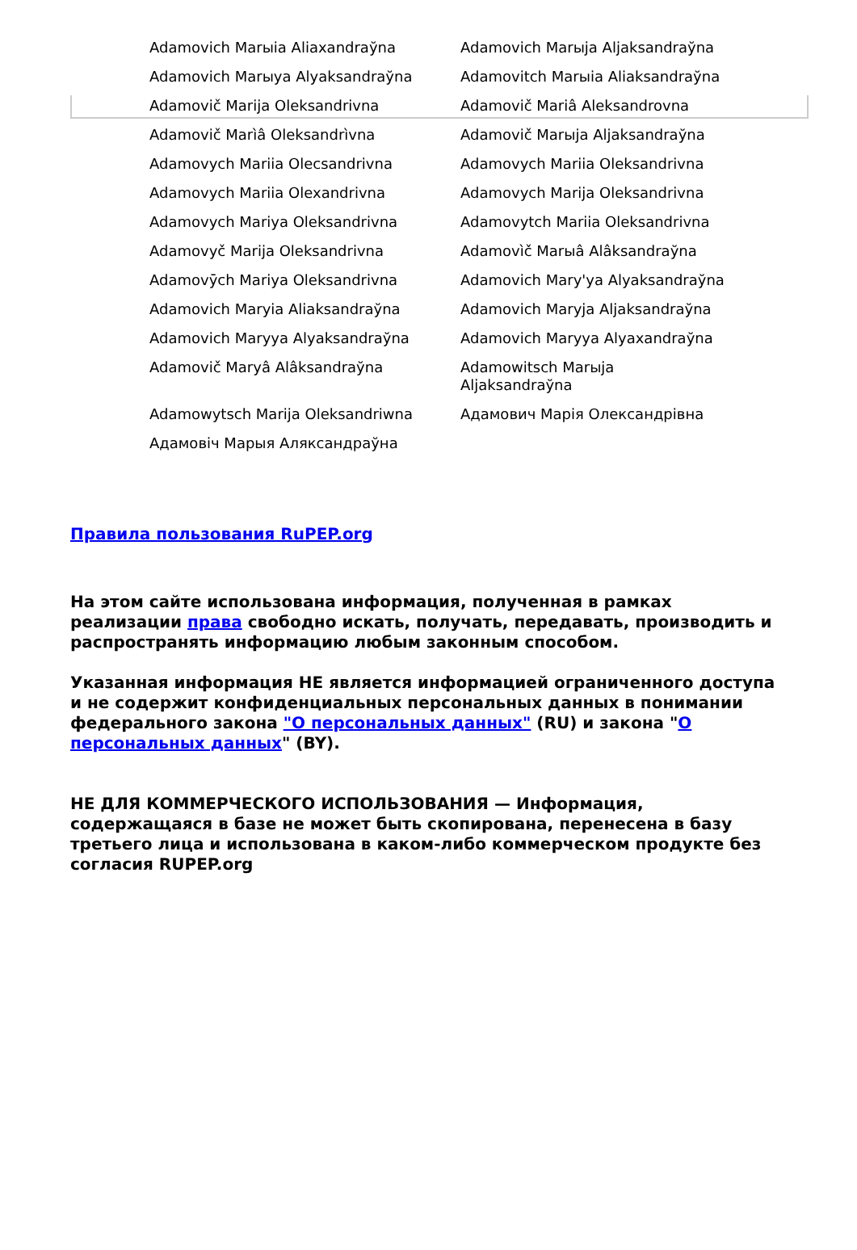| Adamovich Marыia Aliaxandraўna | Adamovich Marыja Aljaksandraўna |
| Adamovich Marыya Alyaksandraўna | Adamovitch Marыia Aliaksandraўna |
| Adamovič Marija Oleksandrivna | Adamovič Mariâ Aleksandrovna |
| Adamovič Marìâ Oleksandrìvna | Adamovič Marыja Aljaksandraўna |
| Adamovych Mariia Olecsandrivna | Adamovych Mariia Oleksandrivna |
| Adamovych Mariia Olexandrivna | Adamovych Marija Oleksandrivna |
| Adamovych Mariya Oleksandrivna | Adamovytch Mariia Oleksandrivna |
| Adamovyč Marija Oleksandrivna | Adamovìč Marыâ Alâksandraўna |
| Adamovӯch Mariya Oleksandrivna | Adamovich Mary'ya Alyaksandraўna |
| Adamovich Maryia Aliaksandraўna | Adamovich Maryja Aljaksandraўna |
| Adamovich Maryya Alyaksandraўna | Adamovich Maryya Alyaxandraўna |
| Adamovič Maryâ Alâksandraўna | Adamowitsch Marыja Aljaksandraўna |
| Adamowytsch Marija Oleksandriwna | Адамович Марія Олександрівна |
| Адамовіч Марыя Аляксандраўна | |
Правила пользования RuPEP.org
На этом сайте использована информация, полученная в рамках реализации права свободно искать, получать, передавать, производить и распространять информацию любым законным способом.
Указанная информация НЕ является информацией ограниченного доступа и не содержит конфиденциальных персональных данных в понимании федерального закона "О персональных данных" (RU) и закона "О персональных данных" (BY).
НЕ ДЛЯ КОММЕРЧЕСКОГО ИСПОЛЬЗОВАНИЯ — Информация, содержащаяся в базе не может быть скопирована, перенесена в базу третьего лица и использована в каком-либо коммерческом продукте без согласия RUPEP.org